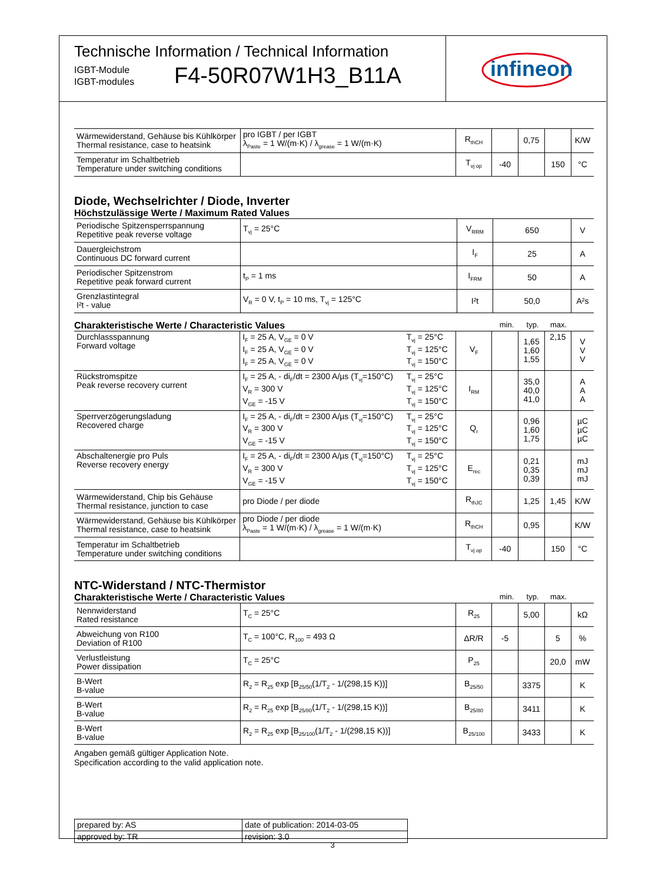infineon
Technische Information / Technical Information
IGBT-Module
IGBT-modules
F4-50R07W1H3_B11A
| Wärmewiderstand, Gehäuse bis Kühlkörper Thermal resistance, case to heatsink | pro IGBT / per IGBT λ<sub>Paste</sub> = 1 W/(m·K) / λ<sub>grease</sub> = 1 W/(m·K) | R<sub>thCH</sub> | | 0,75 | | K/W |
| Temperatur im Schaltbetrieb Temperature under switching conditions | | T<sub>vj op</sub> | -40 | | 150 | °C |
Diode, Wechselrichter / Diode, Inverter
Höchstzulässige Werte / Maximum Rated Values
| Periodische Spitzensperrspannung Repetitive peak reverse voltage | T<sub>vj</sub> = 25°C | V<sub>RRM</sub> | 650 | V |
| Dauergleichstrom Continuous DC forward current | | I<sub>F</sub> | 25 | A |
| Periodischer Spitzenstrom Repetitive peak forward current | t<sub>P</sub> = 1 ms | I<sub>FRM</sub> | 50 | A |
| Grenzlastintegral I²t - value | V<sub>R</sub> = 0 V, t<sub>P</sub> = 10 ms, T<sub>vj</sub> = 125°C | I²t | 50,0 | A²s |
Charakteristische Werte / Characteristic Values min. typ. max.
| Durchlassspannung Forward voltage | I<sub>F</sub> = 25 A, V<sub>GE</sub> = 0 V I<sub>F</sub> = 25 A, V<sub>GE</sub> = 0 V I<sub>F</sub> = 25 A, V<sub>GE</sub> = 0 V | T<sub>vj</sub> = 25°C T<sub>vj</sub> = 125°C T<sub>vj</sub> = 150°C | V<sub>F</sub> | | 1,65 1,60 1,55 | 2,15 | V V V |
| Rückstromspitze Peak reverse recovery current | I<sub>F</sub> = 25 A, - di<sub>F</sub>/dt = 2300 A/µs (T<sub>vj</sub>=150°C) V<sub>R</sub> = 300 V V<sub>GE</sub> = -15 V | T<sub>vj</sub> = 25°C T<sub>vj</sub> = 125°C T<sub>vj</sub> = 150°C | I<sub>RM</sub> | | 35,0 40,0 41,0 | | A A A |
| Sperrverzögerungsladung Recovered charge | I<sub>F</sub> = 25 A, - di<sub>F</sub>/dt = 2300 A/µs (T<sub>vj</sub>=150°C) V<sub>R</sub> = 300 V V<sub>GE</sub> = -15 V | T<sub>vj</sub> = 25°C T<sub>vj</sub> = 125°C T<sub>vj</sub> = 150°C | Q<sub>r</sub> | | 0,96 1,60 1,75 | | µC µC µC |
| Abschaltenergie pro Puls Reverse recovery energy | I<sub>F</sub> = 25 A, - di<sub>F</sub>/dt = 2300 A/µs (T<sub>vj</sub>=150°C) V<sub>R</sub> = 300 V V<sub>GE</sub> = -15 V | T<sub>vj</sub> = 25°C T<sub>vj</sub> = 125°C T<sub>vj</sub> = 150°C | E<sub>rec</sub> | | 0,21 0,35 0,39 | | mJ mJ mJ |
| Wärmewiderstand, Chip bis Gehäuse Thermal resistance, junction to case | pro Diode / per diode | | R<sub>thJC</sub> | | 1,25 | 1,45 | K/W |
| Wärmewiderstand, Gehäuse bis Kühlkörper Thermal resistance, case to heatsink | pro Diode / per diode λ<sub>Paste</sub> = 1 W/(m·K) / λ<sub>grease</sub> = 1 W/(m·K) | | R<sub>thCH</sub> | | 0,95 | | K/W |
| Temperatur im Schaltbetrieb Temperature under switching conditions | | | T<sub>vj op</sub> | -40 | | 150 | °C |
NTC-Widerstand / NTC-Thermistor
Charakteristische Werte / Characteristic Values min. typ. max.
| Nennwiderstand Rated resistance | T<sub>C</sub> = 25°C | R<sub>25</sub> | | 5,00 | | kΩ |
| Abweichung von R100 Deviation of R100 | T<sub>C</sub> = 100°C, R<sub>100</sub> = 493 Ω | ΔR/R | -5 | | 5 | % |
| Verlustleistung Power dissipation | T<sub>C</sub> = 25°C | P<sub>25</sub> | | | 20,0 | mW |
| B-Wert B-value | R<sub>2</sub> = R<sub>25</sub> exp [B<sub>25/50</sub>(1/T<sub>2</sub> - 1/(298,15 K))] | B<sub>25/50</sub> | | 3375 | | K |
| B-Wert B-value | R<sub>2</sub> = R<sub>25</sub> exp [B<sub>25/80</sub>(1/T<sub>2</sub> - 1/(298,15 K))] | B<sub>25/80</sub> | | 3411 | | K |
| B-Wert B-value | R<sub>2</sub> = R<sub>25</sub> exp [B<sub>25/100</sub>(1/T<sub>2</sub> - 1/(298,15 K))] | B<sub>25/100</sub> | | 3433 | | K |
Angaben gemäß gültiger Application Note.
Specification according to the valid application note.
| prepared by: AS | date of publication: 2014-03-05 |
| approved by: TR | revision: 3.0 |
3